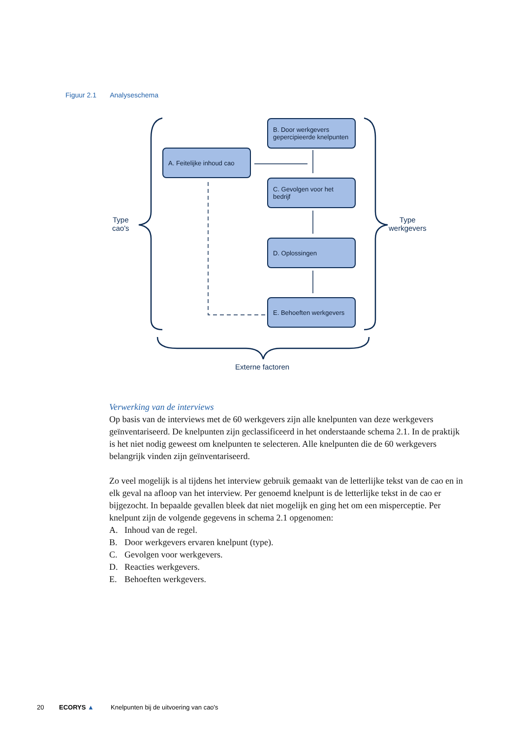Figuur 2.1 Analyseschema
A. Feitelijke inhoud cao
B. Door werkgevers gepercipieerde knelpunten
C. Gevolgen voor het bedrijf
D. Oplossingen
E. Behoeften werkgevers
Type
cao's
Type
werkgevers
Externe factoren
Verwerking van de interviews
Op basis van de interviews met de 60 werkgevers zijn alle knelpunten van deze werkgevers geïnventariseerd. De knelpunten zijn geclassificeerd in het onderstaande schema 2.1. In de praktijk is het niet nodig geweest om knelpunten te selecteren. Alle knelpunten die de 60 werkgevers belangrijk vinden zijn geïnventariseerd.
Zo veel mogelijk is al tijdens het interview gebruik gemaakt van de letterlijke tekst van de cao en in elk geval na afloop van het interview. Per genoemd knelpunt is de letterlijke tekst in de cao er bijgezocht. In bepaalde gevallen bleek dat niet mogelijk en ging het om een misperceptie. Per knelpunt zijn de volgende gegevens in schema 2.1 opgenomen:
A. Inhoud van de regel.
B. Door werkgevers ervaren knelpunt (type).
C. Gevolgen voor werkgevers.
D. Reacties werkgevers.
E. Behoeften werkgevers.
20 ECORYS ▲ Knelpunten bij de uitvoering van cao's